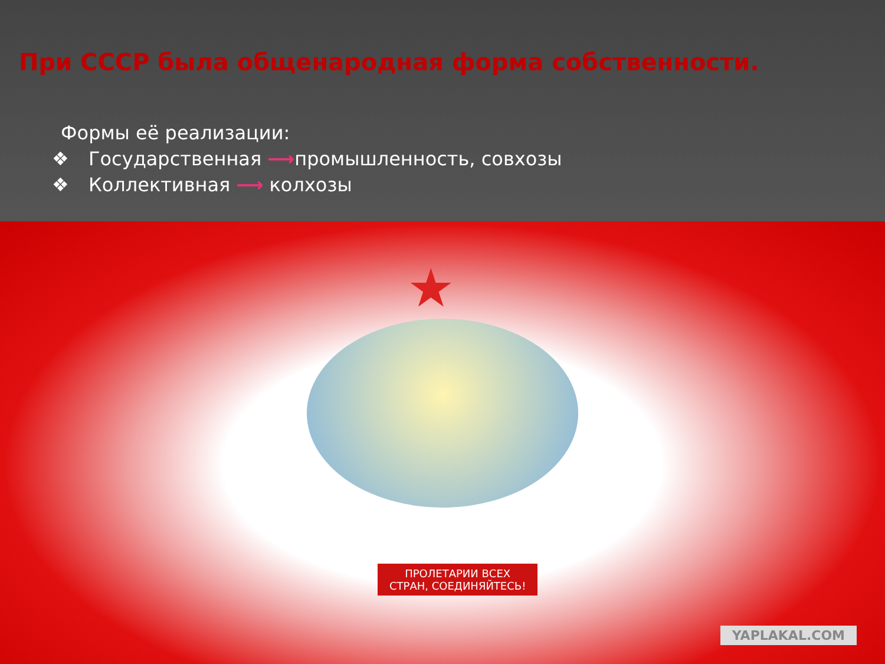При СССР была общенародная форма собственности.
Формы её реализации:
❖ Государственная ⟶промышленность, совхозы
❖ Коллективная ⟶ колхозы
★
ПРОЛЕТАРИИ ВСЕХ
СТРАН, СОЕДИНЯЙТЕСЬ!
YAPLAKAL.COM